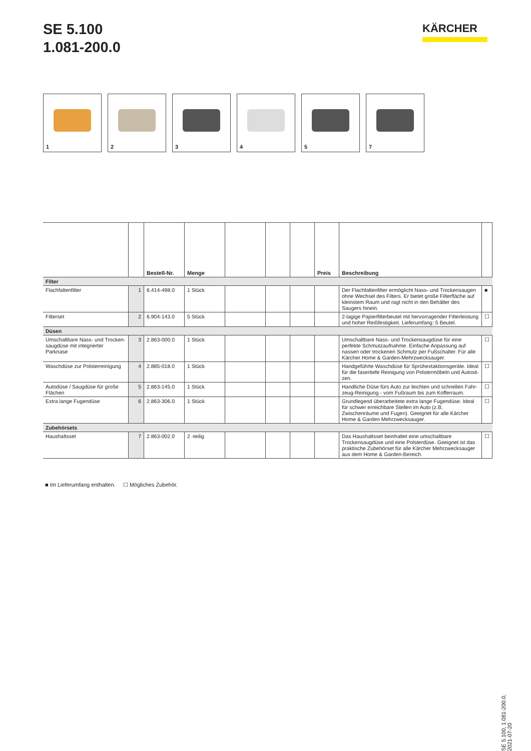SE 5.100
1.081-200.0
KÄRCHER
1
2
3
4
5
7
| | | Bestell-Nr. | Menge | | | | Preis | Beschreibung | |
| --- | --- | --- | --- | --- | --- | --- | --- | --- | --- |
| Filter | | | | | | | | | |
| Flachfaltenfilter | 1 | 6.414-498.0 | 1 Stück | | | | | Der Flachfaltenfilter ermöglicht Nass- und Trockensaugen ohne Wechsel des Filters. Er bietet große Filterfläche auf kleinstem Raum und ragt nicht in den Behälter des Saugers hinein. | ■ |
| Filterset | 2 | 6.904-143.0 | 5 Stück | | | | | 2-lagige Papierfilterbeutel mit hervorragender Filterleistung und hoher Reißfestigkeit. Lieferumfang: 5 Beutel. | ☐ |
| Düsen | | | | | | | | | |
| Umschaltbare Nass- und Trocken­saugdüse mit integrierter Parknase | 3 | 2.863-000.0 | 1 Stück | | | | | Umschaltbare Nass- und Trockensaugdüse für eine perfekte Schmutzaufnahme. Einfache Anpassung auf nassen oder trockenen Schmutz per Fußschalter. Für alle Kärcher Home & Garden-Mehrzwecksauger. | ☐ |
| Waschdüse zur Polsterreinigung | 4 | 2.885-018.0 | 1 Stück | | | | | Handgeführte Waschdüse für Sprühextaktionsgeräte. Ideal für die fasertiefe Reinigung von Polstermöbeln und Autosit­zen. | ☐ |
| Autodüse / Saugdüse für große Flächen | 5 | 2.863-145.0 | 1 Stück | | | | | Handliche Düse fürs Auto zur leichten und schnellen Fahr­zeug-Reinigung - vom Fußraum bis zum Kofferraum. | ☐ |
| Extra lange Fugendüse | 6 | 2.863-306.0 | 1 Stück | | | | | Grundlegend überarbeitete extra lange Fugendüse. Ideal für schwer erreichbare Stellen im Auto (z.B. Zwischenräume und Fugen). Geeignet für alle Kärcher Home & Garden Mehr­zwecksauger. | ☐ |
| Zubehörsets | | | | | | | | | |
| Haushaltsset | 7 | 2.863-002.0 | 2 -teilig | | | | | Das Haushaltsset beinhaltet eine umschaltbare Trockensaug­düse und eine Polsterdüse. Geeignet ist das praktische Zube­hörset für alle Kärcher Mehrzwecksauger aus dem Home & Garden-Bereich. | ☐ |
■ Im Lieferumfang enthalten. ☐ Mögliches Zubehör.
SE 5.100, 1.081-200.0, 2021-07-20